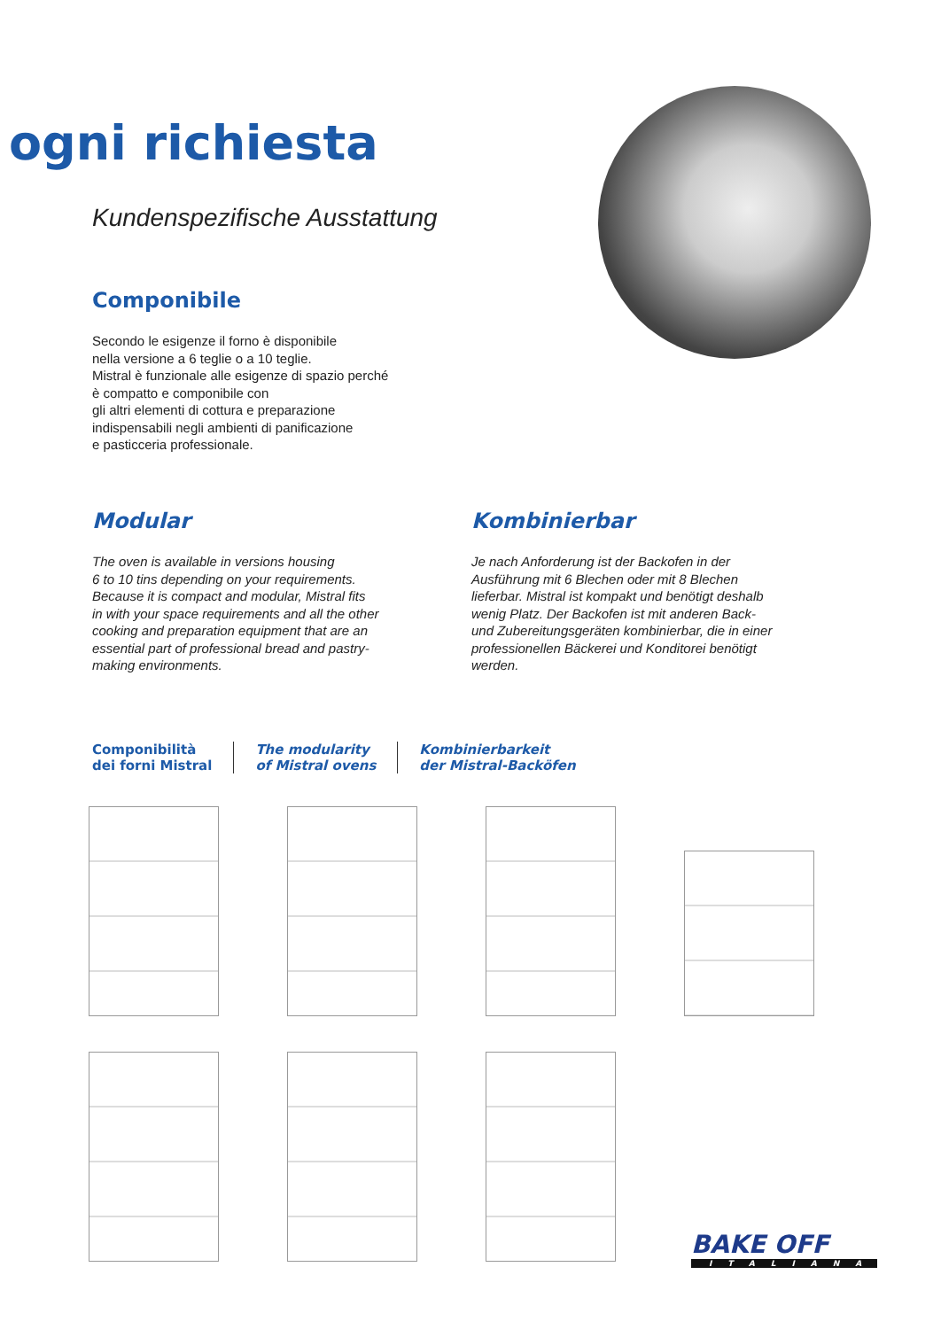ogni richiesta
Kundenspezifische Ausstattung
Componibile
Secondo le esigenze il forno è disponibile
nella versione a 6 teglie o a 10 teglie.
Mistral è funzionale alle esigenze di spazio perché
è compatto e componibile con
gli altri elementi di cottura e preparazione
indispensabili negli ambienti di panificazione
e pasticceria professionale.
Modular
The oven is available in versions housing
6 to 10 tins depending on your requirements.
Because it is compact and modular, Mistral fits
in with your space requirements and all the other
cooking and preparation equipment that are an
essential part of professional bread and pastry-
making environments.
Kombinierbar
Je nach Anforderung ist der Backofen in der
Ausführung mit 6 Blechen oder mit 8 Blechen
lieferbar. Mistral ist kompakt und benötigt deshalb
wenig Platz. Der Backofen ist mit anderen Back-
und Zubereitungsgeräten kombinierbar, die in einer
professionellen Bäckerei und Konditorei benötigt
werden.
Componibilità
dei forni Mistral
The modularity
of Mistral ovens
Kombinierbarkeit
der Mistral-Backöfen
BAKE OFF
ITALIANA